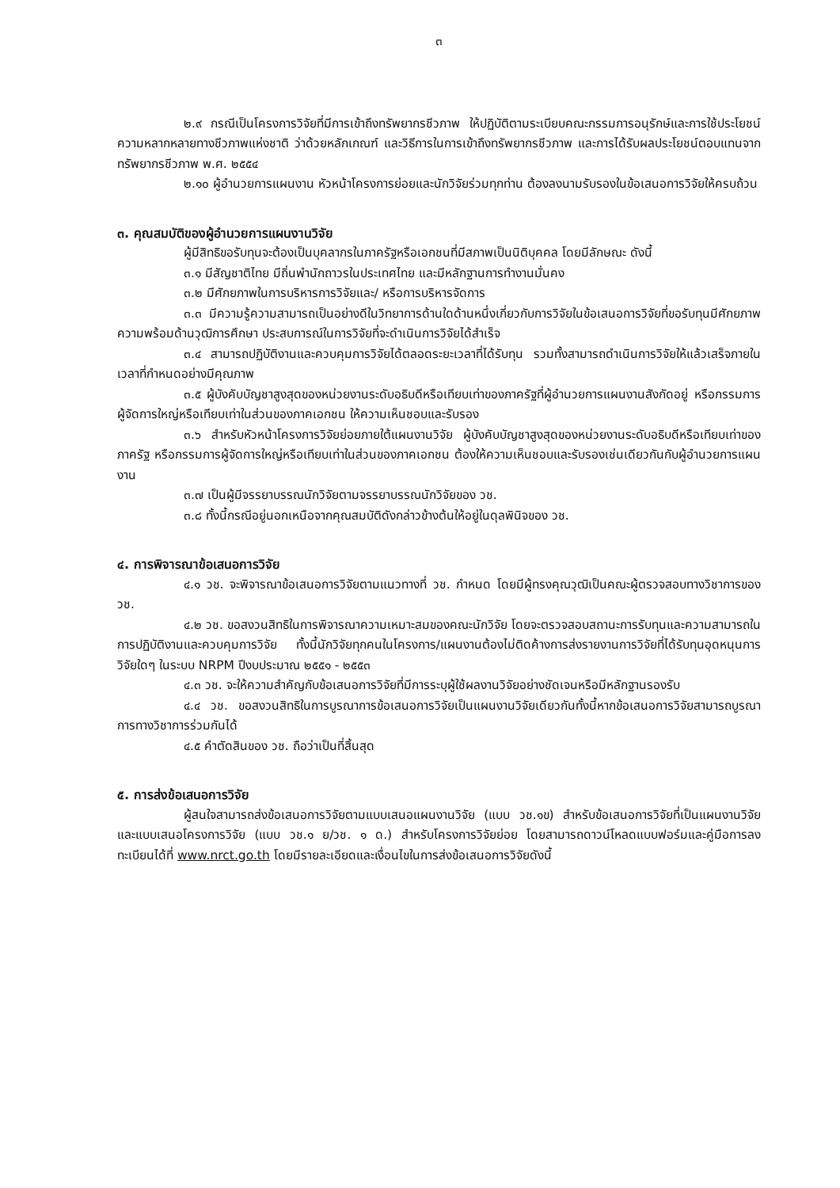๓
๒.๙ กรณีเป็นโครงการวิจัยที่มีการเข้าถึงทรัพยากรชีวภาพ ให้ปฏิบัติตามระเบียบคณะกรรมการอนุรักษ์และการใช้ประโยชน์ความหลากหลายทางชีวภาพแห่งชาติ ว่าด้วยหลักเกณฑ์ และวิธีการในการเข้าถึงทรัพยากรชีวภาพ และการได้รับผลประโยชน์ตอบแทนจากทรัพยากรชีวภาพ พ.ศ. ๒๕๕๔
๒.๑๐ ผู้อำนวยการแผนงาน หัวหน้าโครงการย่อยและนักวิจัยร่วมทุกท่าน ต้องลงนามรับรองในข้อเสนอการวิจัยให้ครบถ้วน
๓. คุณสมบัติของผู้อำนวยการแผนงานวิจัย
ผู้มีสิทธิขอรับทุนจะต้องเป็นบุคลากรในภาครัฐหรือเอกชนที่มีสภาพเป็นนิติบุคคล โดยมีลักษณะ ดังนี้
๓.๑ มีสัญชาติไทย มีถิ่นพำนักถาวรในประเทศไทย และมีหลักฐานการทำงานมั่นคง
๓.๒ มีศักยภาพในการบริหารการวิจัยและ/ หรือการบริหารจัดการ
๓.๓ มีความรู้ความสามารถเป็นอย่างดีในวิทยาการด้านใดด้านหนึ่งเกี่ยวกับการวิจัยในข้อเสนอการวิจัยที่ขอรับทุนมีศักยภาพ ความพร้อมด้านวุฒิการศึกษา ประสบการณ์ในการวิจัยที่จะดำเนินการวิจัยได้สำเร็จ
๓.๔ สามารถปฏิบัติงานและควบคุมการวิจัยได้ตลอดระยะเวลาที่ได้รับทุน รวมทั้งสามารถดำเนินการวิจัยให้แล้วเสร็จภายในเวลาที่กำหนดอย่างมีคุณภาพ
๓.๕ ผู้บังคับบัญชาสูงสุดของหน่วยงานระดับอธิบดีหรือเทียบเท่าของภาครัฐที่ผู้อำนวยการแผนงานสังกัดอยู่ หรือกรรมการผู้จัดการใหญ่หรือเทียบเท่าในส่วนของภาคเอกชน ให้ความเห็นชอบและรับรอง
๓.๖ สำหรับหัวหน้าโครงการวิจัยย่อยภายใต้แผนงานวิจัย ผู้บังคับบัญชาสูงสุดของหน่วยงานระดับอธิบดีหรือเทียบเท่าของภาครัฐ หรือกรรมการผู้จัดการใหญ่หรือเทียบเท่าในส่วนของภาคเอกชน ต้องให้ความเห็นชอบและรับรองเช่นเดียวกันกับผู้อำนวยการแผนงาน
๓.๗ เป็นผู้มีจรรยาบรรณนักวิจัยตามจรรยาบรรณนักวิจัยของ วช.
๓.๘ ทั้งนี้กรณีอยู่นอกเหนือจากคุณสมบัติดังกล่าวข้างต้นให้อยู่ในดุลพินิจของ วช.
๔. การพิจารณาข้อเสนอการวิจัย
๔.๑ วช. จะพิจารณาข้อเสนอการวิจัยตามแนวทางที่ วช. กำหนด โดยมีผู้ทรงคุณวุฒิเป็นคณะผู้ตรวจสอบทางวิชาการของ วช.
๔.๒ วช. ขอสงวนสิทธิในการพิจารณาความเหมาะสมของคณะนักวิจัย โดยจะตรวจสอบสถานะการรับทุนและความสามารถในการปฏิบัติงานและควบคุมการวิจัย ทั้งนี้นักวิจัยทุกคนในโครงการ/แผนงานต้องไม่ติดค้างการส่งรายงานการวิจัยที่ได้รับทุนอุดหนุนการวิจัยใดๆ ในระบบ NRPM ปีงบประมาณ ๒๕๕๑ - ๒๕๕๓
๔.๓ วช. จะให้ความสำคัญกับข้อเสนอการวิจัยที่มีการระบุผู้ใช้ผลงานวิจัยอย่างชัดเจนหรือมีหลักฐานรองรับ
๔.๔ วช. ขอสงวนสิทธิในการบูรณาการข้อเสนอการวิจัยเป็นแผนงานวิจัยเดียวกันทั้งนี้หากข้อเสนอการวิจัยสามารถบูรณาการทางวิชาการร่วมกันได้
๔.๕ คำตัดสินของ วช. ถือว่าเป็นที่สิ้นสุด
๕. การส่งข้อเสนอการวิจัย
ผู้สนใจสามารถส่งข้อเสนอการวิจัยตามแบบเสนอแผนงานวิจัย (แบบ วช.๑ข) สำหรับข้อเสนอการวิจัยที่เป็นแผนงานวิจัย และแบบเสนอโครงการวิจัย (แบบ วช.๑ ย/วช. ๑ ด.) สำหรับโครงการวิจัยย่อย โดยสามารถดาวน์โหลดแบบฟอร์มและคู่มือการลงทะเบียนได้ที่ www.nrct.go.th โดยมีรายละเอียดและเงื่อนไขในการส่งข้อเสนอการวิจัยดังนี้